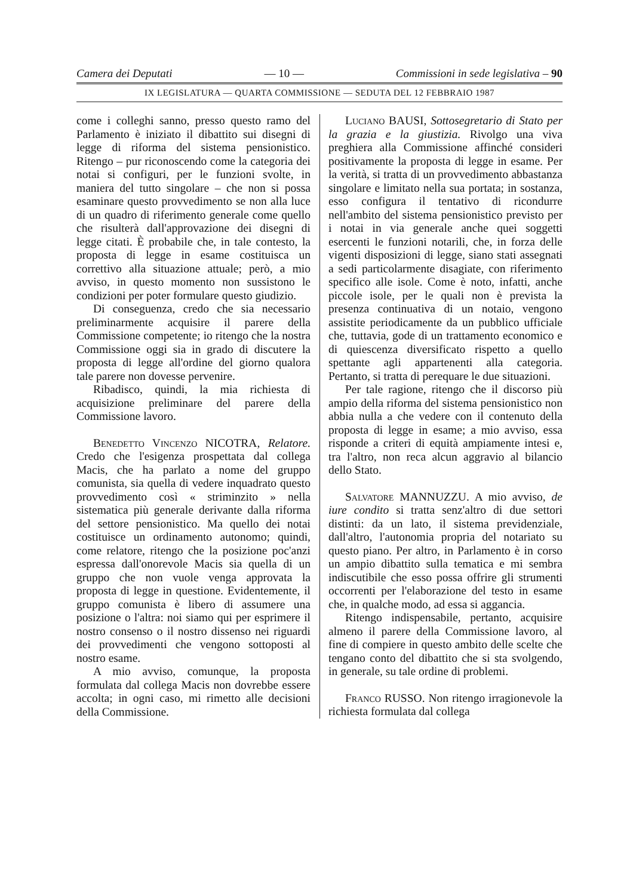Camera dei Deputati — 10 — Commissioni in sede legislativa – 90
IX LEGISLATURA — QUARTA COMMISSIONE — SEDUTA DEL 12 FEBBRAIO 1987
come i colleghi sanno, presso questo ramo del Parlamento è iniziato il dibattito sui disegni di legge di riforma del sistema pensionistico. Ritengo – pur riconoscendo come la categoria dei notai si configuri, per le funzioni svolte, in maniera del tutto singolare – che non si possa esaminare questo provvedimento se non alla luce di un quadro di riferimento generale come quello che risulterà dall'approvazione dei disegni di legge citati. È probabile che, in tale contesto, la proposta di legge in esame costituisca un correttivo alla situazione attuale; però, a mio avviso, in questo momento non sussistono le condizioni per poter formulare questo giudizio.
Di conseguenza, credo che sia necessario preliminarmente acquisire il parere della Commissione competente; io ritengo che la nostra Commissione oggi sia in grado di discutere la proposta di legge all'ordine del giorno qualora tale parere non dovesse pervenire.
Ribadisco, quindi, la mia richiesta di acquisizione preliminare del parere della Commissione lavoro.
Benedetto Vincenzo NICOTRA, Relatore. Credo che l'esigenza prospettata dal collega Macis, che ha parlato a nome del gruppo comunista, sia quella di vedere inquadrato questo provvedimento così « striminzito » nella sistematica più generale derivante dalla riforma del settore pensionistico. Ma quello dei notai costituisce un ordinamento autonomo; quindi, come relatore, ritengo che la posizione poc'anzi espressa dall'onorevole Macis sia quella di un gruppo che non vuole venga approvata la proposta di legge in questione. Evidentemente, il gruppo comunista è libero di assumere una posizione o l'altra: noi siamo qui per esprimere il nostro consenso o il nostro dissenso nei riguardi dei provvedimenti che vengono sottoposti al nostro esame.
A mio avviso, comunque, la proposta formulata dal collega Macis non dovrebbe essere accolta; in ogni caso, mi rimetto alle decisioni della Commissione.
Luciano BAUSI, Sottosegretario di Stato per la grazia e la giustizia. Rivolgo una viva preghiera alla Commissione affinché consideri positivamente la proposta di legge in esame. Per la verità, si tratta di un provvedimento abbastanza singolare e limitato nella sua portata; in sostanza, esso configura il tentativo di ricondurre nell'ambito del sistema pensionistico previsto per i notai in via generale anche quei soggetti esercenti le funzioni notarili, che, in forza delle vigenti disposizioni di legge, siano stati assegnati a sedi particolarmente disagiate, con riferimento specifico alle isole. Come è noto, infatti, anche piccole isole, per le quali non è prevista la presenza continuativa di un notaio, vengono assistite periodicamente da un pubblico ufficiale che, tuttavia, gode di un trattamento economico e di quiescenza diversificato rispetto a quello spettante agli appartenenti alla categoria. Pertanto, si tratta di perequare le due situazioni.
Per tale ragione, ritengo che il discorso più ampio della riforma del sistema pensionistico non abbia nulla a che vedere con il contenuto della proposta di legge in esame; a mio avviso, essa risponde a criteri di equità ampiamente intesi e, tra l'altro, non reca alcun aggravio al bilancio dello Stato.
Salvatore MANNUZZU. A mio avviso, de iure condito si tratta senz'altro di due settori distinti: da un lato, il sistema previdenziale, dall'altro, l'autonomia propria del notariato su questo piano. Per altro, in Parlamento è in corso un ampio dibattito sulla tematica e mi sembra indiscutibile che esso possa offrire gli strumenti occorrenti per l'elaborazione del testo in esame che, in qualche modo, ad essa si aggancia.
Ritengo indispensabile, pertanto, acquisire almeno il parere della Commissione lavoro, al fine di compiere in questo ambito delle scelte che tengano conto del dibattito che si sta svolgendo, in generale, su tale ordine di problemi.
Franco RUSSO. Non ritengo irragionevole la richiesta formulata dal collega